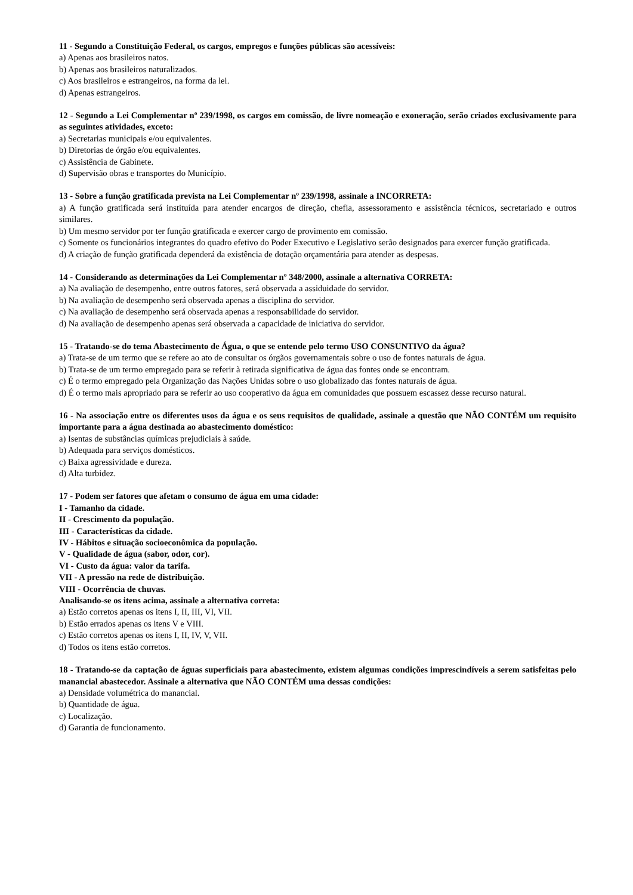11 - Segundo a Constituição Federal, os cargos, empregos e funções públicas são acessíveis:
a) Apenas aos brasileiros natos.
b) Apenas aos brasileiros naturalizados.
c) Aos brasileiros e estrangeiros, na forma da lei.
d) Apenas estrangeiros.
12 - Segundo a Lei Complementar nº 239/1998, os cargos em comissão, de livre nomeação e exoneração, serão criados exclusivamente para as seguintes atividades, exceto:
a) Secretarias municipais e/ou equivalentes.
b) Diretorias de órgão e/ou equivalentes.
c) Assistência de Gabinete.
d) Supervisão obras e transportes do Município.
13 - Sobre a função gratificada prevista na Lei Complementar nº 239/1998, assinale a INCORRETA:
a) A função gratificada será instituída para atender encargos de direção, chefia, assessoramento e assistência técnicos, secretariado e outros similares.
b) Um mesmo servidor por ter função gratificada e exercer cargo de provimento em comissão.
c) Somente os funcionários integrantes do quadro efetivo do Poder Executivo e Legislativo serão designados para exercer função gratificada.
d) A criação de função gratificada dependerá da existência de dotação orçamentária para atender as despesas.
14 - Considerando as determinações da Lei Complementar nº 348/2000, assinale a alternativa CORRETA:
a) Na avaliação de desempenho, entre outros fatores, será observada a assiduidade do servidor.
b) Na avaliação de desempenho será observada apenas a disciplina do servidor.
c) Na avaliação de desempenho será observada apenas a responsabilidade do servidor.
d) Na avaliação de desempenho apenas será observada a capacidade de iniciativa do servidor.
15 - Tratando-se do tema Abastecimento de Água, o que se entende pelo termo USO CONSUNTIVO da água?
a) Trata-se de um termo que se refere ao ato de consultar os órgãos governamentais sobre o uso de fontes naturais de água.
b) Trata-se de um termo empregado para se referir à retirada significativa de água das fontes onde se encontram.
c) É o termo empregado pela Organização das Nações Unidas sobre o uso globalizado das fontes naturais de água.
d) É o termo mais apropriado para se referir ao uso cooperativo da água em comunidades que possuem escassez desse recurso natural.
16 - Na associação entre os diferentes usos da água e os seus requisitos de qualidade, assinale a questão que NÃO CONTÉM um requisito importante para a água destinada ao abastecimento doméstico:
a) Isentas de substâncias químicas prejudiciais à saúde.
b) Adequada para serviços domésticos.
c) Baixa agressividade e dureza.
d) Alta turbidez.
17 - Podem ser fatores que afetam o consumo de água em uma cidade:
I - Tamanho da cidade.
II - Crescimento da população.
III - Características da cidade.
IV - Hábitos e situação socioeconômica da população.
V - Qualidade de água (sabor, odor, cor).
VI - Custo da água: valor da tarifa.
VII - A pressão na rede de distribuição.
VIII - Ocorrência de chuvas.
Analisando-se os itens acima, assinale a alternativa correta:
a) Estão corretos apenas os itens I, II, III, VI, VII.
b) Estão errados apenas os itens V e VIII.
c) Estão corretos apenas os itens I, II, IV, V, VII.
d) Todos os itens estão corretos.
18 - Tratando-se da captação de águas superficiais para abastecimento, existem algumas condições imprescindíveis a serem satisfeitas pelo manancial abastecedor. Assinale a alternativa que NÃO CONTÉM uma dessas condições:
a) Densidade volumétrica do manancial.
b) Quantidade de água.
c) Localização.
d) Garantia de funcionamento.